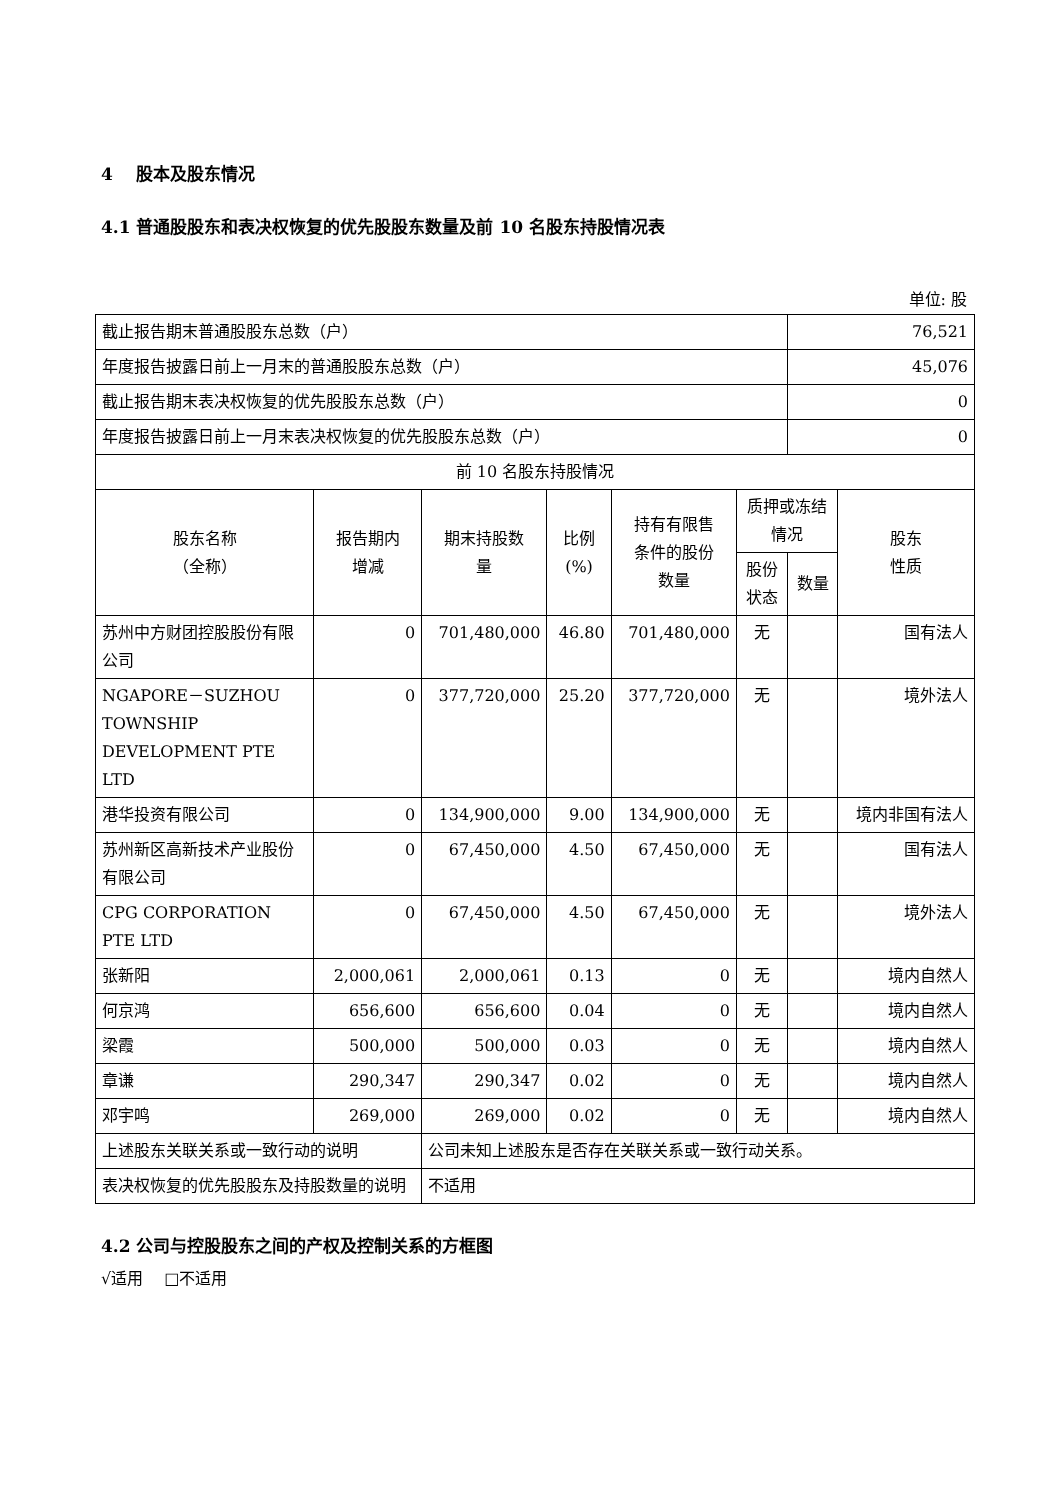4　 股本及股东情况
4.1 普通股股东和表决权恢复的优先股股东数量及前 10 名股东持股情况表
单位: 股
| 截止报告期末普通股股东总数（户） | | | | | | 76,521 | |
| 年度报告披露日前上一月末的普通股股东总数（户） | | | | | | 45,076 | |
| 截止报告期末表决权恢复的优先股股东总数（户） | | | | | | 0 | |
| 年度报告披露日前上一月末表决权恢复的优先股股东总数（户） | | | | | | 0 | |
| 前 10 名股东持股情况 | | | | | | | |
| 股东名称 （全称） | 报告期内 增减 | 期末持股数 量 | 比例 (%) | 持有有限售 条件的股份 数量 | 质押或冻结 情况 | | 股东 性质 |
| | | | | | 股份 状态 | 数量 | |
| 苏州中方财团控股股份有限公司 | 0 | 701,480,000 | 46.80 | 701,480,000 | 无 | | 国有法人 |
| NGAPORE－SUZHOU TOWNSHIP DEVELOPMENT PTE LTD | 0 | 377,720,000 | 25.20 | 377,720,000 | 无 | | 境外法人 |
| 港华投资有限公司 | 0 | 134,900,000 | 9.00 | 134,900,000 | 无 | | 境内非国有法人 |
| 苏州新区高新技术产业股份有限公司 | 0 | 67,450,000 | 4.50 | 67,450,000 | 无 | | 国有法人 |
| CPG CORPORATION PTE LTD | 0 | 67,450,000 | 4.50 | 67,450,000 | 无 | | 境外法人 |
| 张新阳 | 2,000,061 | 2,000,061 | 0.13 | 0 | 无 | | 境内自然人 |
| 何京鸿 | 656,600 | 656,600 | 0.04 | 0 | 无 | | 境内自然人 |
| 梁霞 | 500,000 | 500,000 | 0.03 | 0 | 无 | | 境内自然人 |
| 章谦 | 290,347 | 290,347 | 0.02 | 0 | 无 | | 境内自然人 |
| 邓宇鸣 | 269,000 | 269,000 | 0.02 | 0 | 无 | | 境内自然人 |
| 上述股东关联关系或一致行动的说明 | | 公司未知上述股东是否存在关联关系或一致行动关系。 | | | | | |
| 表决权恢复的优先股股东及持股数量的说明 | | 不适用 | | | | | |
4.2 公司与控股股东之间的产权及控制关系的方框图
√适用　 □不适用